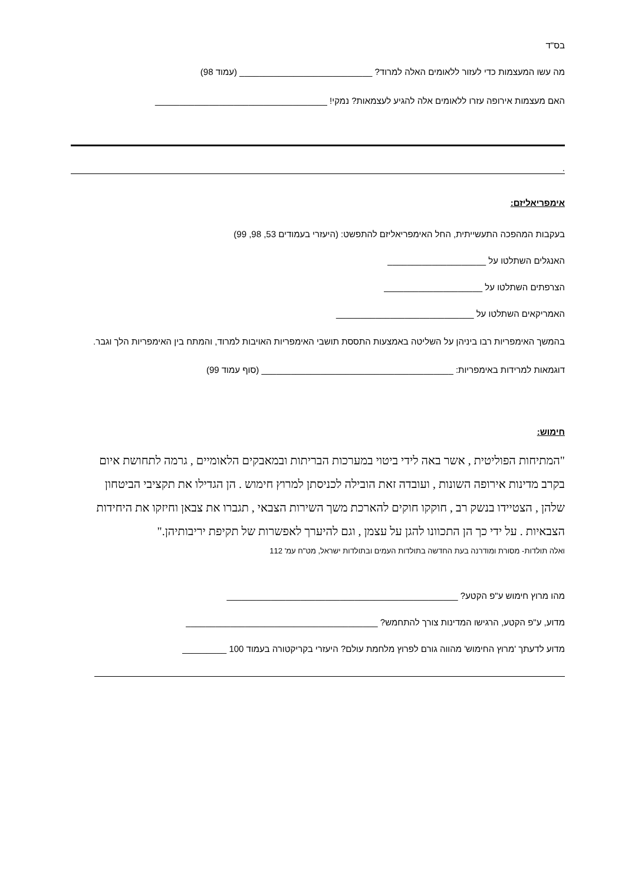בס"ד
מה עשו המעצמות כדי לעזור ללאומים האלה למרוד? ___________________________ (עמוד 98)
האם מעצמות אירופה עזרו ללאומים אלה להגיע לעצמאות? נמקי! ___________________________________
.
אימפריאליזם:
בעקבות המהפכה התעשייתית, החל האימפריאליזם להתפשט: (היעזרי בעמודים 53, 98, 99)
האנגלים השתלטו על ____________________
הצרפתים השתלטו על ____________________
האמריקאים השתלטו על ____________________________
בהמשך האימפריות רבו ביניהן על השליטה באמצעות התססת תושבי האימפריות האויבות למרוד, והמתח בין האימפריות הלך וגבר.
דוגמאות למרידות באימפריות: _______________________________________ (סוף עמוד 99)
חימוש:
"המתיחות הפוליטית , אשר באה לידי ביטוי במערכות הבריתות ובמאבקים הלאומיים , גרמה לתחושת איום בקרב מדינות אירופה השונות , ועובדה זאת הובילה לכניסתן למרוץ חימוש . הן הגדילו את תקציבי הביטחון שלהן , הצטיידו בנשק רב , חוקקו חוקים להארכת משך השירות הצבאי , תגברו את צבאן וחיזקו את היחידות הצבאיות . על ידי כך הן התכוונו להגן על עצמן , וגם להיערך לאפשרות של תקיפת יריבותיהן."
ואלה תולדות- מסורת ומודרנה בעת החדשה בתולדות העמים ובתולדות ישראל, מט"ח עמ' 112
מהו מרוץ חימוש ע"פ הקטע? _______________________________________________
מדוע, ע"פ הקטע, הרגישו המדינות צורך להתחמש? _______________________________________
מדוע לדעתך 'מרוץ החימוש' מהווה גורם לפרוץ מלחמת עולם? היעזרי בקריקטורה בעמוד 100 _________